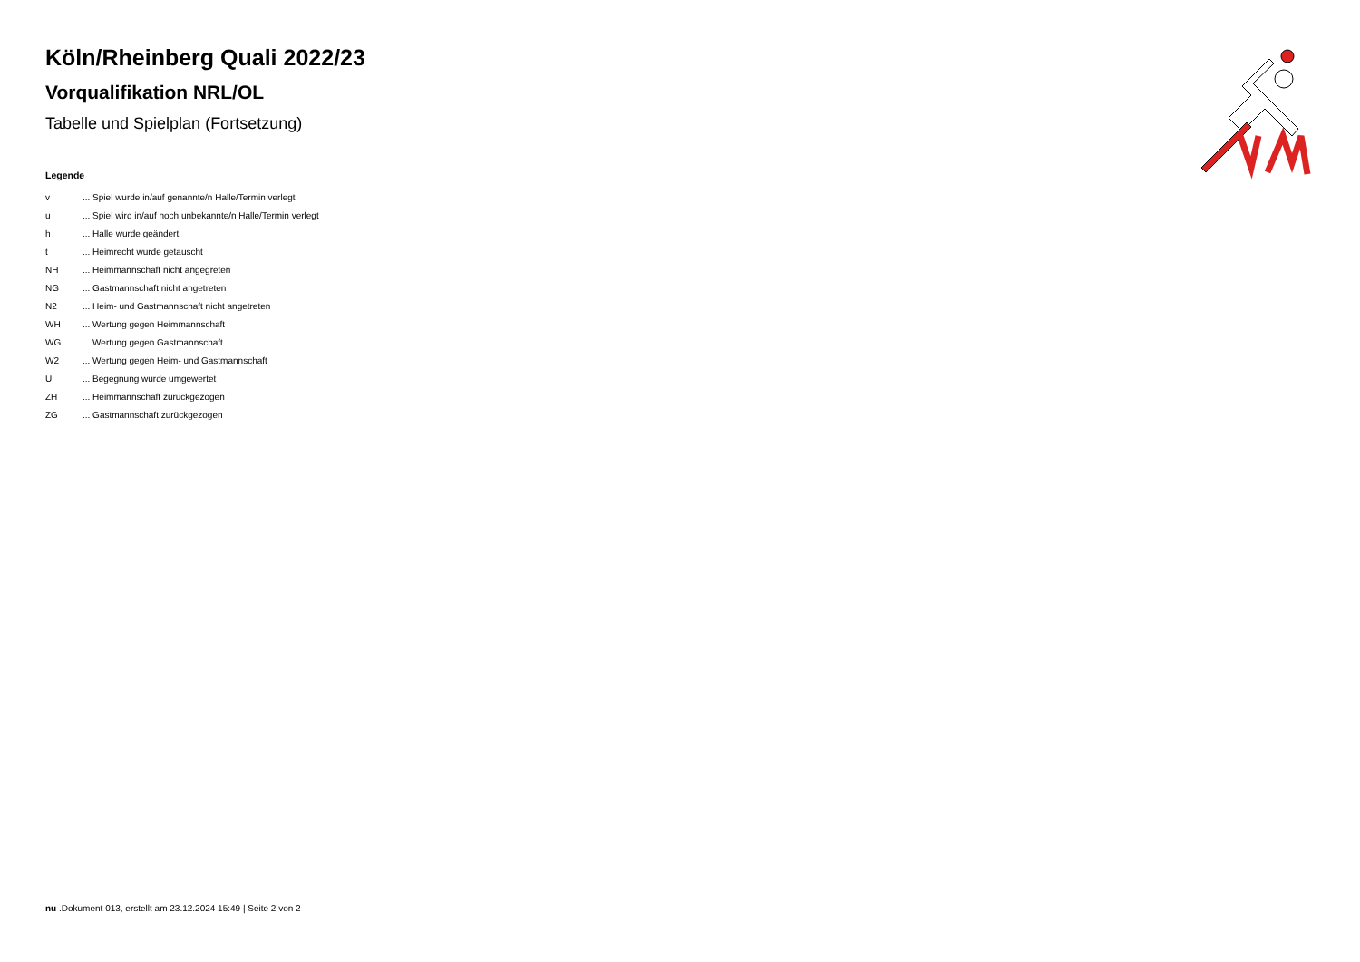Köln/Rheinberg Quali 2022/23
Vorqualifikation NRL/OL
Tabelle und Spielplan (Fortsetzung)
Legende
| v | ... Spiel wurde in/auf genannte/n Halle/Termin verlegt |
| u | ... Spiel wird in/auf noch unbekannte/n Halle/Termin verlegt |
| h | ... Halle wurde geändert |
| t | ... Heimrecht wurde getauscht |
| NH | ... Heimmannschaft nicht angegreten |
| NG | ... Gastmannschaft nicht angetreten |
| N2 | ... Heim- und Gastmannschaft nicht angetreten |
| WH | ... Wertung gegen Heimmannschaft |
| WG | ... Wertung gegen Gastmannschaft |
| W2 | ... Wertung gegen Heim- und Gastmannschaft |
| U | ... Begegnung wurde umgewertet |
| ZH | ... Heimmannschaft zurückgezogen |
| ZG | ... Gastmannschaft zurückgezogen |
nu .Dokument 013, erstellt am 23.12.2024 15:49 | Seite 2 von 2